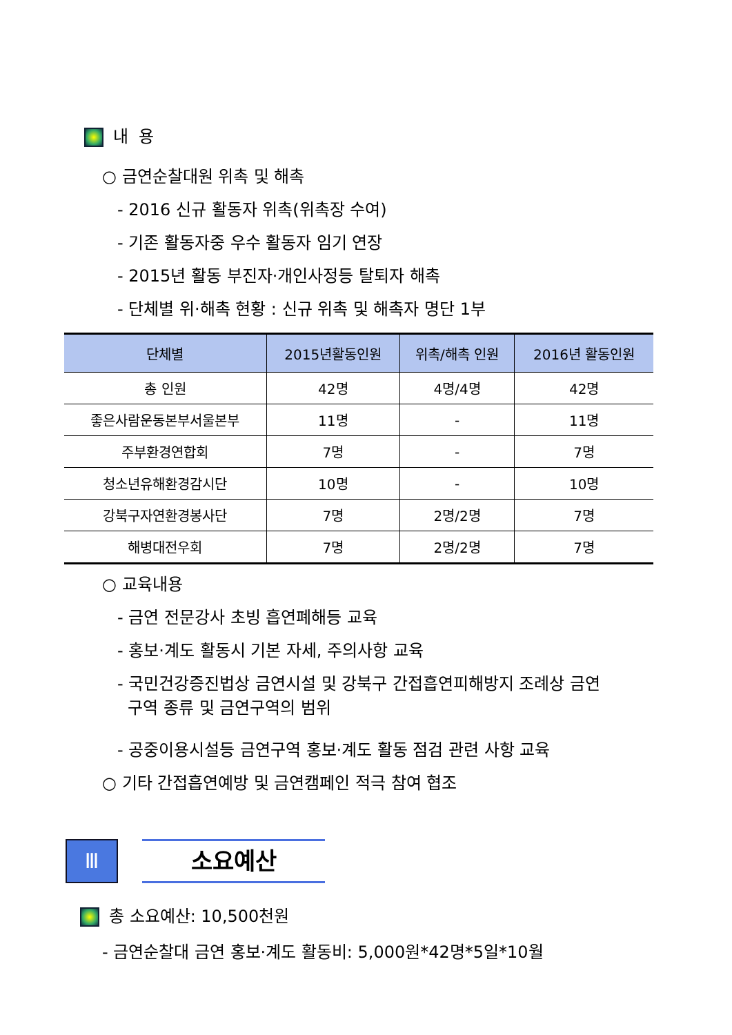내 용
○ 금연순찰대원 위촉 및 해촉
- 2016 신규 활동자 위촉(위촉장 수여)
- 기존 활동자중 우수 활동자 임기 연장
- 2015년 활동 부진자·개인사정등 탈퇴자 해촉
- 단체별 위·해촉 현황 : 신규 위촉 및 해촉자 명단 1부
| 단체별 | 2015년활동인원 | 위촉/해촉 인원 | 2016년 활동인원 |
| --- | --- | --- | --- |
| 총 인원 | 42명 | 4명/4명 | 42명 |
| 좋은사람운동본부서울본부 | 11명 | - | 11명 |
| 주부환경연합회 | 7명 | - | 7명 |
| 청소년유해환경감시단 | 10명 | - | 10명 |
| 강북구자연환경봉사단 | 7명 | 2명/2명 | 7명 |
| 해병대전우회 | 7명 | 2명/2명 | 7명 |
○ 교육내용
- 금연 전문강사 초빙 흡연폐해등 교육
- 홍보·계도 활동시 기본 자세, 주의사항 교육
- 국민건강증진법상 금연시설 및 강북구 간접흡연피해방지 조례상 금연
구역 종류 및 금연구역의 범위
- 공중이용시설등 금연구역 홍보·계도 활동 점검 관련 사항 교육
○ 기타 간접흡연예방 및 금연캠페인 적극 참여 협조
Ⅲ 소요예산
총 소요예산: 10,500천원
- 금연순찰대 금연 홍보·계도 활동비: 5,000원*42명*5일*10월